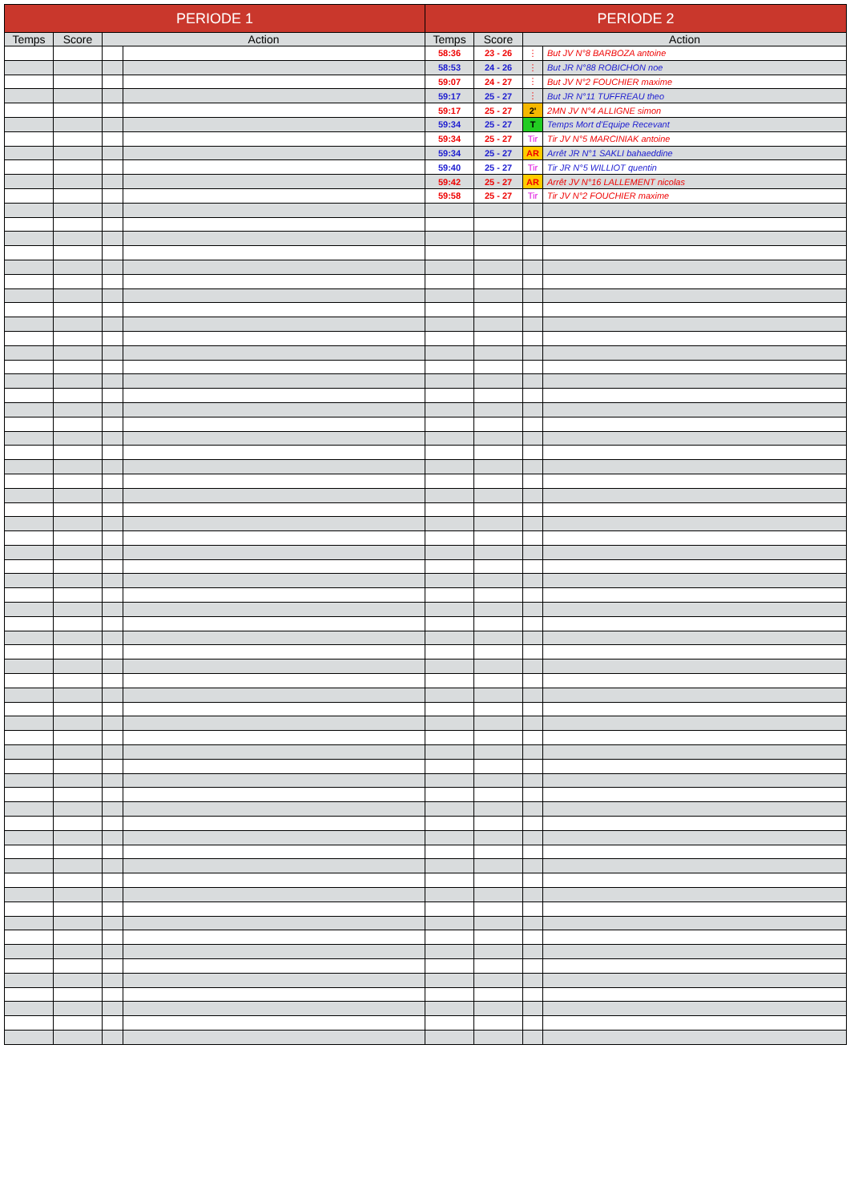| PERIODE 1 | | | | PERIODE 2 | | | |
| --- | --- | --- | --- | --- | --- | --- | --- |
| Temps | Score | Action | | Temps | Score | Action | |
| | | | | 58:36 | 23 - 26 | ⋮ | But JV N°8 BARBOZA antoine |
| | | | | 58:53 | 24 - 26 | ⋮ | But JR N°88 ROBICHON noe |
| | | | | 59:07 | 24 - 27 | ⋮ | But JV N°2 FOUCHIER maxime |
| | | | | 59:17 | 25 - 27 | ⋮ | But JR N°11 TUFFREAU theo |
| | | | | 59:17 | 25 - 27 | 2' | 2MN JV N°4 ALLIGNE simon |
| | | | | 59:34 | 25 - 27 | T | Temps Mort d'Equipe Recevant |
| | | | | 59:34 | 25 - 27 | Tir | Tir JV N°5 MARCINIAK antoine |
| | | | | 59:34 | 25 - 27 | AR | Arrêt JR N°1 SAKLI bahaeddine |
| | | | | 59:40 | 25 - 27 | Tir | Tir JR N°5 WILLIOT quentin |
| | | | | 59:42 | 25 - 27 | AR | Arrêt JV N°16 LALLEMENT nicolas |
| | | | | 59:58 | 25 - 27 | Tir | Tir JV N°2 FOUCHIER maxime |